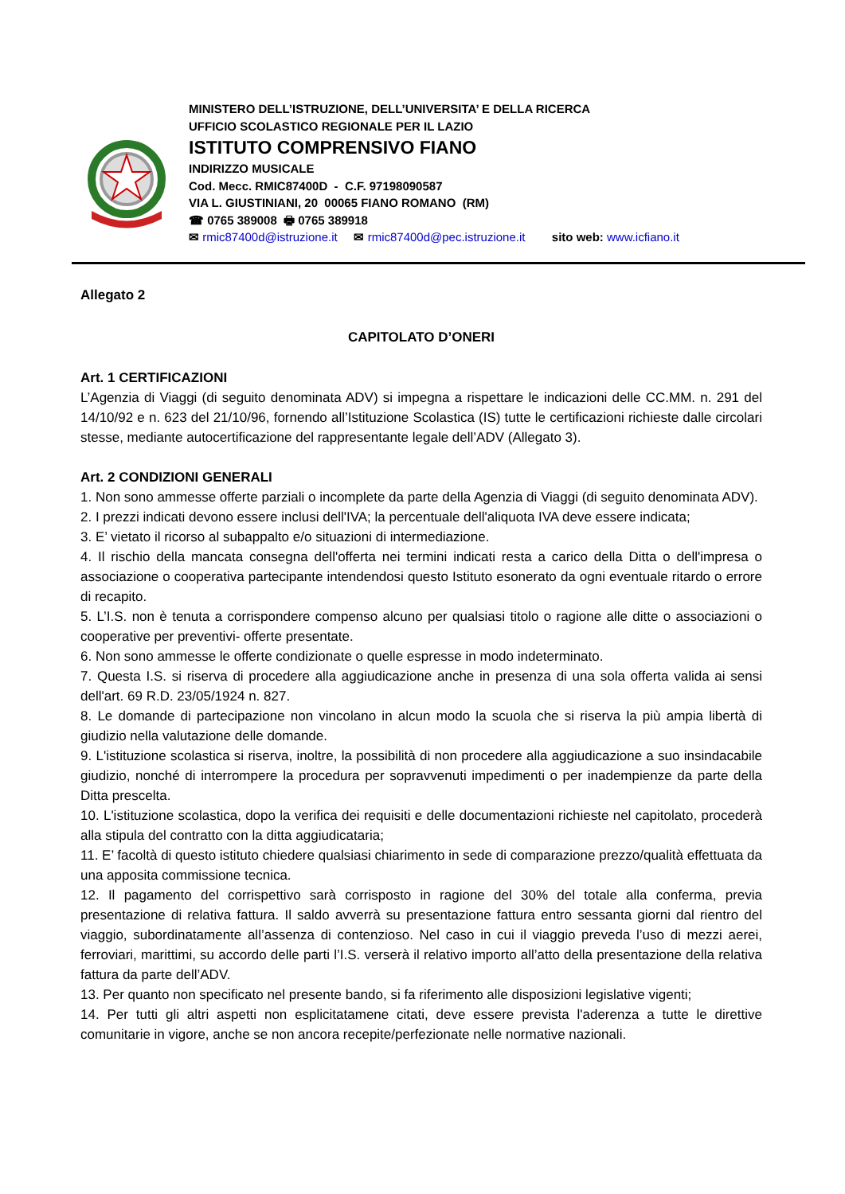MINISTERO DELL’ISTRUZIONE, DELL’UNIVERSITA’ E DELLA RICERCA
UFFICIO SCOLASTICO REGIONALE PER IL LAZIO
ISTITUTO COMPRENSIVO FIANO
INDIRIZZO MUSICALE
Cod. Mecc. RMIC87400D - C.F. 97198090587
VIA L. GIUSTINIANI, 20 00065 FIANO ROMANO (RM)
☎ 0765 389008 🖶 0765 389918
✉ rmic87400d@istruzione.it ✉ rmic87400d@pec.istruzione.it sito web: www.icfiano.it
Allegato 2
CAPITOLATO D’ONERI
Art. 1 CERTIFICAZIONI
L’Agenzia di Viaggi (di seguito denominata ADV) si impegna a rispettare le indicazioni delle CC.MM. n. 291 del 14/10/92 e n. 623 del 21/10/96, fornendo all’Istituzione Scolastica (IS) tutte le certificazioni richieste dalle circolari stesse, mediante autocertificazione del rappresentante legale dell’ADV (Allegato 3).
Art. 2 CONDIZIONI GENERALI
1. Non sono ammesse offerte parziali o incomplete da parte della Agenzia di Viaggi (di seguito denominata ADV).
2. I prezzi indicati devono essere inclusi dell'IVA; la percentuale dell'aliquota IVA deve essere indicata;
3. E’ vietato il ricorso al subappalto e/o situazioni di intermediazione.
4. Il rischio della mancata consegna dell'offerta nei termini indicati resta a carico della Ditta o dell'impresa o associazione o cooperativa partecipante intendendosi questo Istituto esonerato da ogni eventuale ritardo o errore di recapito.
5. L’I.S. non è tenuta a corrispondere compenso alcuno per qualsiasi titolo o ragione alle ditte o associazioni o cooperative per preventivi- offerte presentate.
6. Non sono ammesse le offerte condizionate o quelle espresse in modo indeterminato.
7. Questa I.S. si riserva di procedere alla aggiudicazione anche in presenza di una sola offerta valida ai sensi dell'art. 69 R.D. 23/05/1924 n. 827.
8. Le domande di partecipazione non vincolano in alcun modo la scuola che si riserva la più ampia libertà di giudizio nella valutazione delle domande.
9. L'istituzione scolastica si riserva, inoltre, la possibilità di non procedere alla aggiudicazione a suo insindacabile giudizio, nonché di interrompere la procedura per sopravvenuti impedimenti o per inadempienze da parte della Ditta prescelta.
10. L'istituzione scolastica, dopo la verifica dei requisiti e delle documentazioni richieste nel capitolato, procederà alla stipula del contratto con la ditta aggiudicataria;
11. E’ facoltà di questo istituto chiedere qualsiasi chiarimento in sede di comparazione prezzo/qualità effettuata da una apposita commissione tecnica.
12. Il pagamento del corrispettivo sarà corrisposto in ragione del 30% del totale alla conferma, previa presentazione di relativa fattura. Il saldo avverrà su presentazione fattura entro sessanta giorni dal rientro del viaggio, subordinatamente all’assenza di contenzioso. Nel caso in cui il viaggio preveda l’uso di mezzi aerei, ferroviari, marittimi, su accordo delle parti l’I.S. verserà il relativo importo all’atto della presentazione della relativa fattura da parte dell’ADV.
13. Per quanto non specificato nel presente bando, si fa riferimento alle disposizioni legislative vigenti;
14. Per tutti gli altri aspetti non esplicitatamene citati, deve essere prevista l'aderenza a tutte le direttive comunitarie in vigore, anche se non ancora recepite/perfezionate nelle normative nazionali.